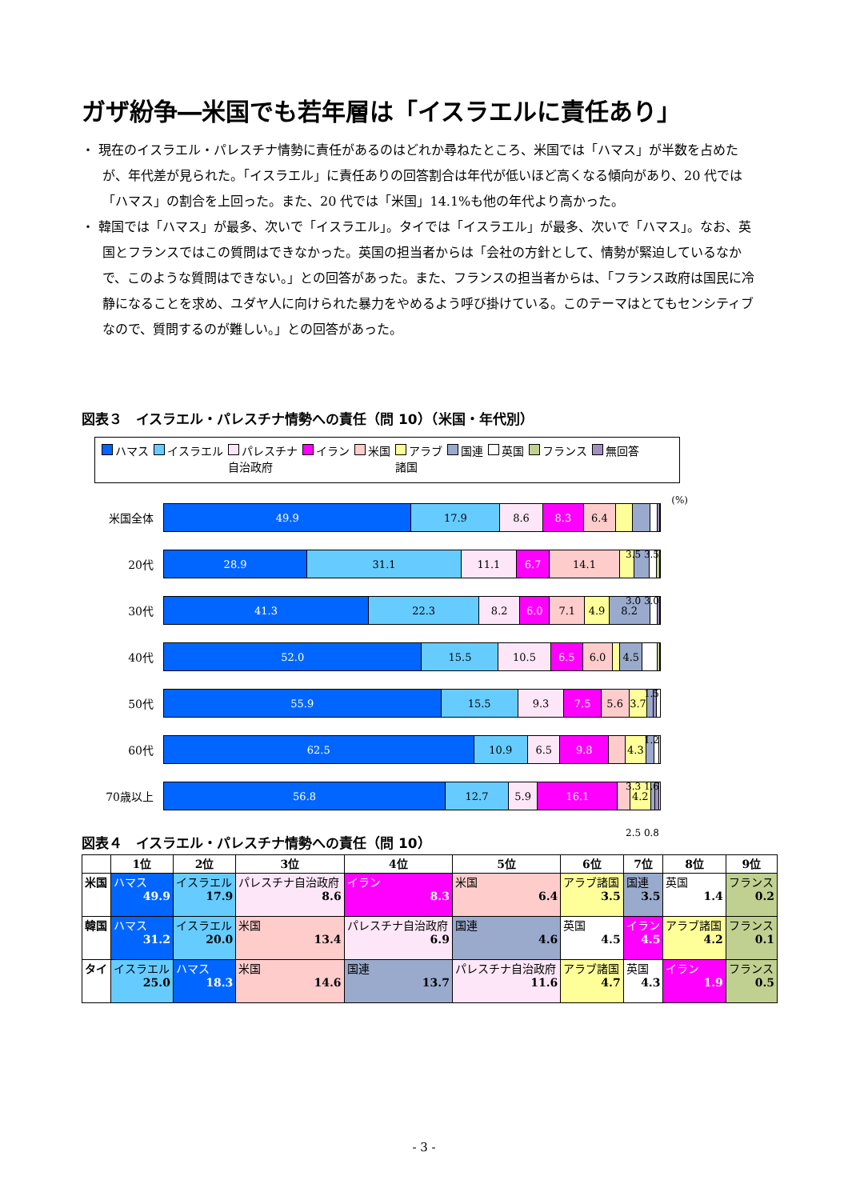ガザ紛争―米国でも若年層は「イスラエルに責任あり」
・ 現在のイスラエル・パレスチナ情勢に責任があるのはどれか尋ねたところ、米国では「ハマス」が半数を占めたが、年代差が見られた。「イスラエル」に責任ありの回答割合は年代が低いほど高くなる傾向があり、20 代では「ハマス」の割合を上回った。また、20 代では「米国」14.1%も他の年代より高かった。
・ 韓国では「ハマス」が最多、次いで「イスラエル」。タイでは「イスラエル」が最多、次いで「ハマス」。なお、英国とフランスではこの質問はできなかった。英国の担当者からは「会社の方針として、情勢が緊迫しているなかで、このような質問はできない。」との回答があった。また、フランスの担当者からは、「フランス政府は国民に冷静になることを求め、ユダヤ人に向けられた暴力をやめるよう呼び掛けている。このテーマはとてもセンシティブなので、質問するのが難しい。」との回答があった。
図表３　イスラエル・パレスチナ情勢への責任（問 10）（米国・年代別）
ハマス イスラエル パレスチナ
自治政府 イラン 米国 アラブ
諸国 国連 英国 フランス 無回答
(%)
米国全体
49.9 17.9 8.6 8.3 6.4
3.5 3.5
20代
28.9 31.1 11.1 6.7 14.1
3.0 3.0
30代
41.3 22.3 8.2 6.0 7.1 4.9 8.2
40代
52.0 15.5 10.5 6.5 6.0 4.5
1.5
50代
55.9 15.5 9.3 7.5 5.6 3.7
1.2
60代
62.5 10.9 6.5 9.8 4.3
3.3 1.6
70歳以上
56.8 12.7 5.9 16.1 4.2
2.5 0.8
図表４　イスラエル・パレスチナ情勢への責任（問 10）
| | 1位 | 2位 | 3位 | 4位 | 5位 | 6位 | 7位 | 8位 | 9位 |
| --- | --- | --- | --- | --- | --- | --- | --- | --- | --- |
| 米国 | ハマス 49.9 | イスラエル 17.9 | パレスチナ自治政府 8.6 | イラン 8.3 | 米国 6.4 | アラブ諸国 3.5 | 国連 3.5 | 英国 1.4 | フランス 0.2 |
| 韓国 | ハマス 31.2 | イスラエル 20.0 | 米国 13.4 | パレスチナ自治政府 6.9 | 国連 4.6 | 英国 4.5 | イラン 4.5 | アラブ諸国 4.2 | フランス 0.1 |
| タイ | イスラエル 25.0 | ハマス 18.3 | 米国 14.6 | 国連 13.7 | パレスチナ自治政府 11.6 | アラブ諸国 4.7 | 英国 4.3 | イラン 1.9 | フランス 0.5 |
- 3 -